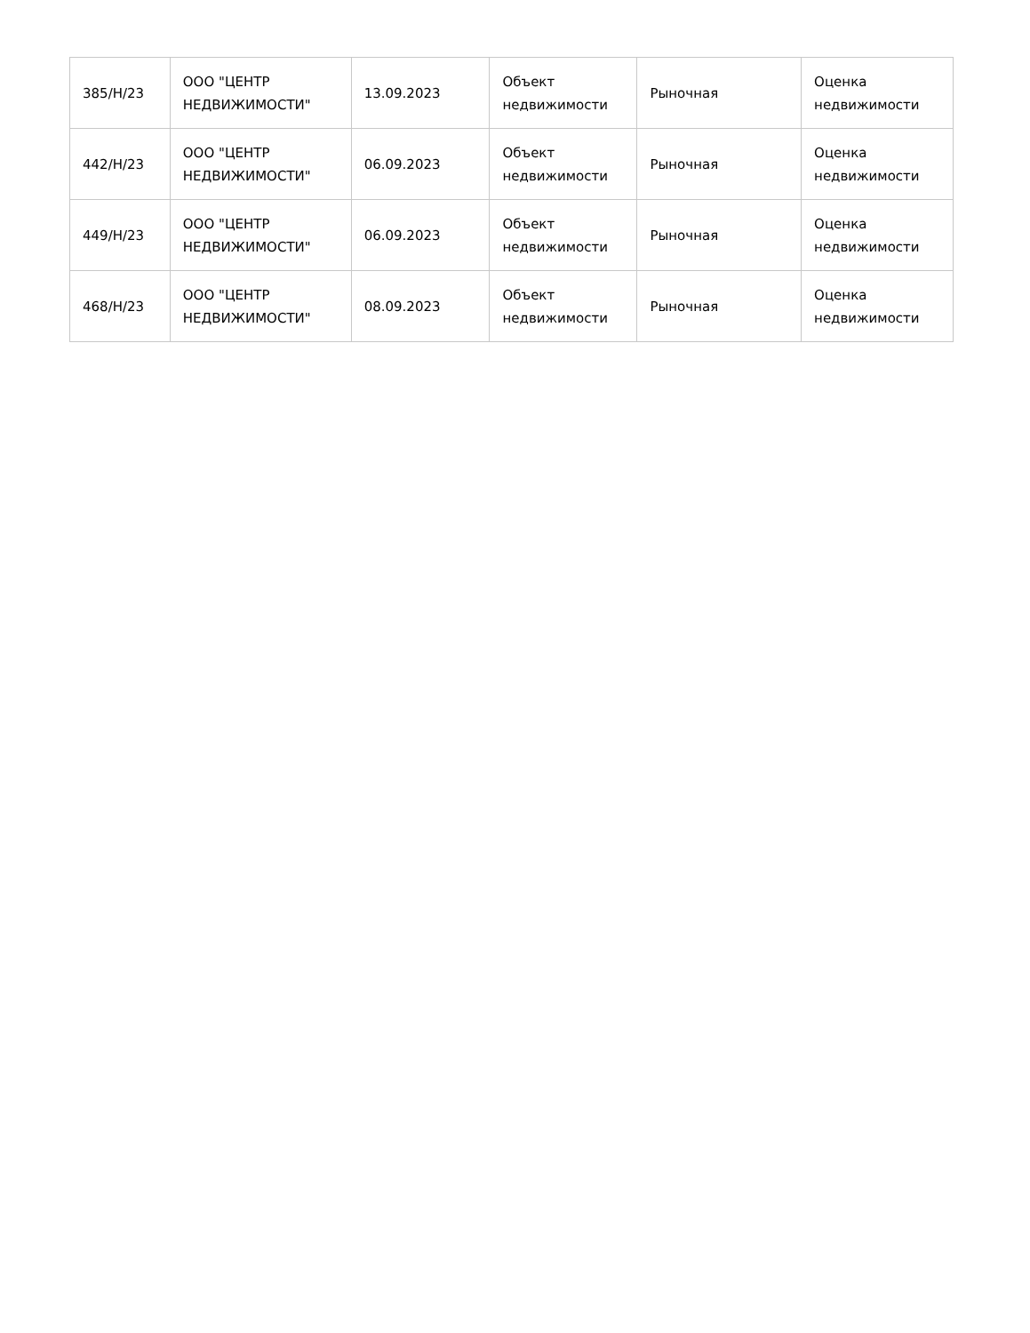| 385/Н/23 | ООО "ЦЕНТР НЕДВИЖИМОСТИ" | 13.09.2023 | Объект недвижимости | Рыночная | Оценка недвижимости |
| 442/Н/23 | ООО "ЦЕНТР НЕДВИЖИМОСТИ" | 06.09.2023 | Объект недвижимости | Рыночная | Оценка недвижимости |
| 449/Н/23 | ООО "ЦЕНТР НЕДВИЖИМОСТИ" | 06.09.2023 | Объект недвижимости | Рыночная | Оценка недвижимости |
| 468/Н/23 | ООО "ЦЕНТР НЕДВИЖИМОСТИ" | 08.09.2023 | Объект недвижимости | Рыночная | Оценка недвижимости |